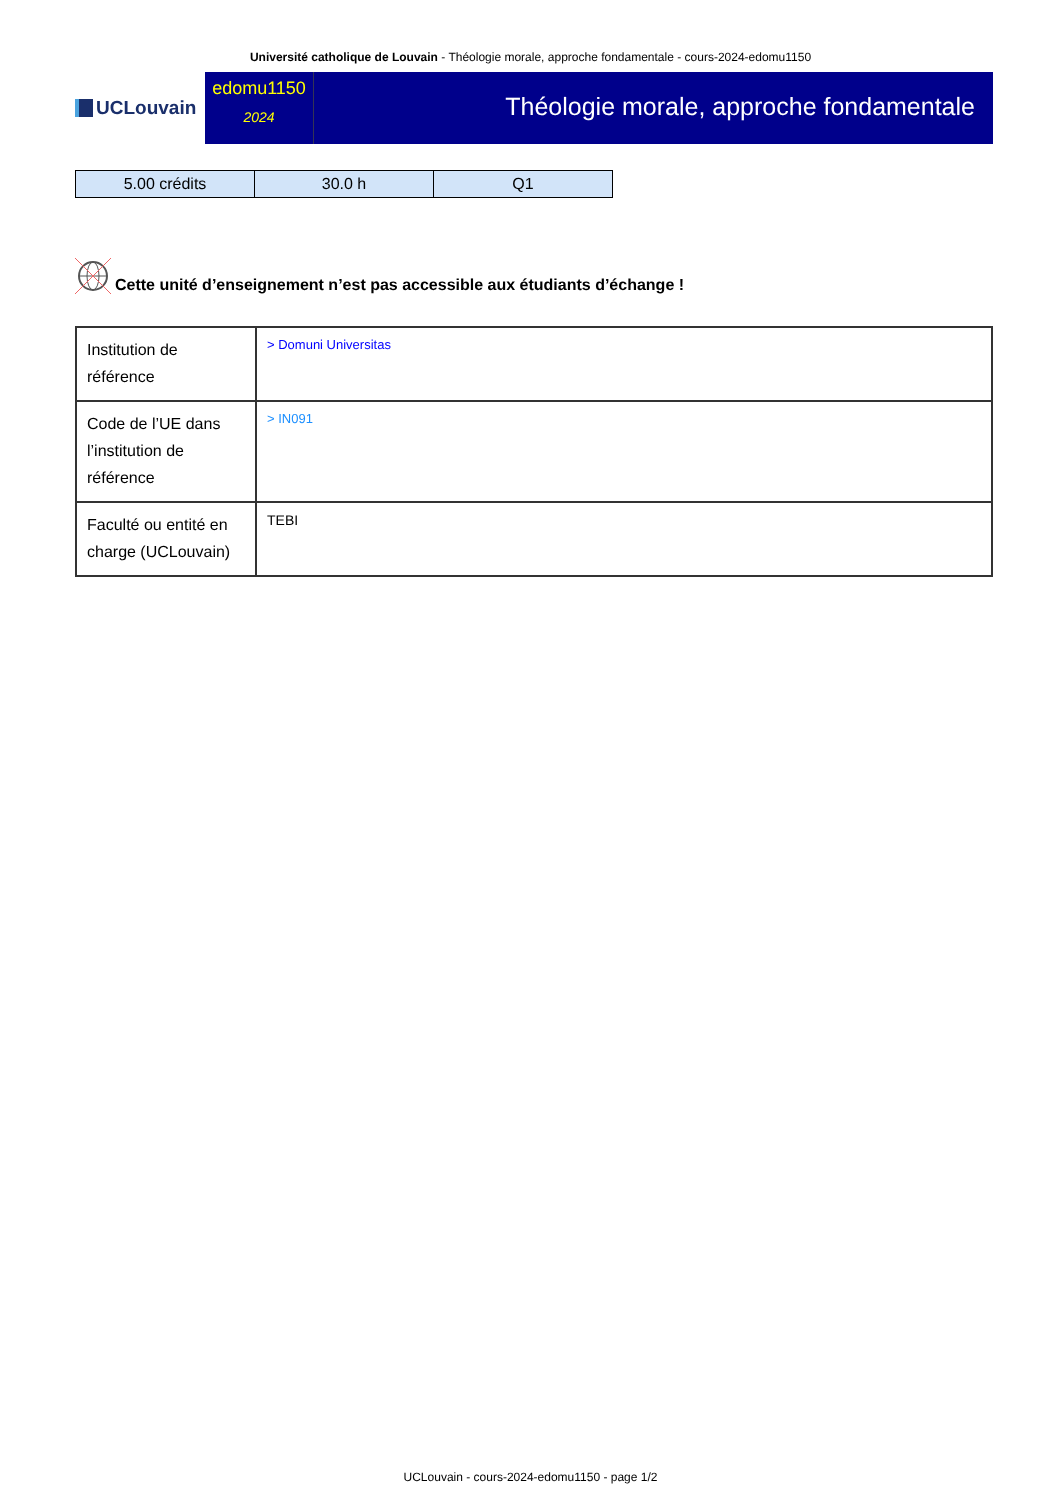Université catholique de Louvain - Théologie morale, approche fondamentale - cours-2024-edomu1150
UCLouvain
edomu1150
2024
Théologie morale, approche fondamentale
| 5.00 crédits | 30.0 h | Q1 |
Cette unité d’enseignement n’est pas accessible aux étudiants d’échange !
| Institution de référence | > Domuni Universitas |
| Code de l’UE dans l’institution de référence | > IN091 |
| Faculté ou entité en charge (UCLouvain) | TEBI |
UCLouvain - cours-2024-edomu1150 - page 1/2